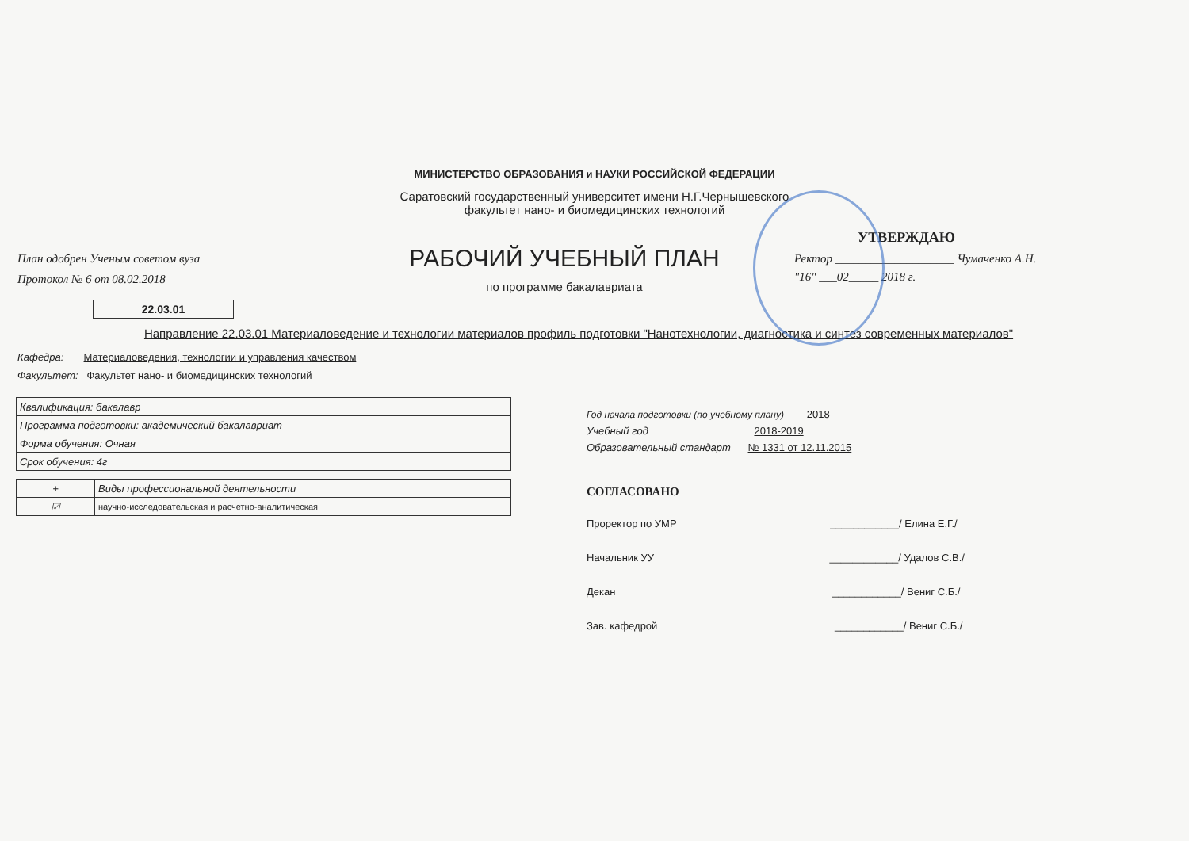МИНИСТЕРСТВО ОБРАЗОВАНИЯ и НАУКИ РОССИЙСКОЙ ФЕДЕРАЦИИ
Саратовский государственный университет имени Н.Г.Чернышевского
факультет нано- и биомедицинских технологий
План одобрен Ученым советом вуза
Протокол № 6 от 08.02.2018
РАБОЧИЙ УЧЕБНЫЙ ПЛАН
по программе бакалавриата
УТВЕРЖДАЮ
Ректор ____________________ Чумаченко А.Н.
"16" ___02_____ 2018 г.
22.03.01
Направление 22.03.01 Материаловедение и технологии материалов профиль подготовки "Нанотехнологии, диагностика и синтез современных материалов"
Кафедра: Материаловедения, технологии и управления качеством
Факультет: Факультет нано- и биомедицинских технологий
| Квалификация: бакалавр |
| Программа подготовки: академический бакалавриат |
| Форма обучения: Очная |
| Срок обучения: 4г |
| + | Виды профессиональной деятельности |
| ☑ | научно-исследовательская и расчетно-аналитическая |
Год начала подготовки (по учебному плану) 2018
Учебный год 2018-2019
Образовательный стандарт № 1331 от 12.11.2015
СОГЛАСОВАНО
Проректор по УМР ____________/ Елина Е.Г./
Начальник УУ ____________/ Удалов С.В./
Декан ____________/ Вениг С.Б./
Зав. кафедрой ____________/ Вениг С.Б./